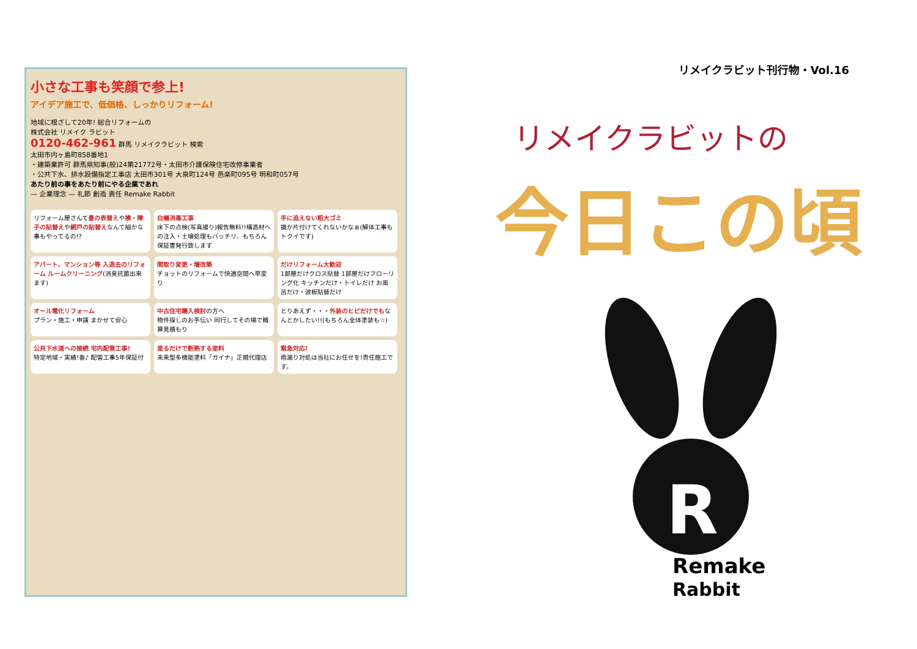小さな工事も笑顔で参上!
アイデア施工で、低価格、しっかりリフォーム!
地域に根ざして20年! 総合リフォームの
株式会社 リメイク ラビット
0120-462-961 群馬 リメイクラビット 検索
太田市内ヶ島町858番地1
・建築業許可 群馬県知事(般)24第21772号・太田市介護保険住宅改修事業者
・公共下水、排水設備指定工事店 太田市301号 大泉町124号 邑楽町095号 明和町057号
あたり前の事をあたり前にやる企業であれ
— 企業理念 — 礼節 創造 責任 Remake Rabbit
リフォーム屋さんて畳の表替えや襖・障子の貼替えや網戸の貼替えなんて細かな事もやってるの!?
白蟻消毒工事
床下の点検(写真撮り)報告無料!!構造材への注入・土壌処理もバッチリ、もちろん保証書発行致します
手に追えない粗大ゴミ
誰か片付けてくれないかなぁ(解体工事もトクイです)
アパート、マンション等 入退去のリフォーム ルームクリーニング(消臭抗菌出来ます)
間取り変更・増改築
チョットのリフォームで快適空間へ早変り
だけリフォーム大歓迎
1部屋だけクロス貼替 1部屋だけフローリング化 キッチンだけ・トイレだけ お風呂だけ・波板貼替だけ
オール電化リフォーム
プラン・施工・申請 まかせて安心
中古住宅購入検討の方へ
物件探しのお手伝い 同行してその場で概算見積もり
とりあえず・・・外装のヒビだけでもなんとかしたい!!(もちろん全体塗装も☆)
公共下水道への接続 宅内配管工事!
特定地域・実績!番♪ 配管工事5年保証付
塗るだけで断熱する塗料
未来型多機能塗料「ガイナ」正規代理店
緊急対応!
雨漏り対処は当社にお任せを!責任施工です。
リメイクラビット刊行物・Vol.16
リメイクラビットの
今日この頃
R
Remake
Rabbit